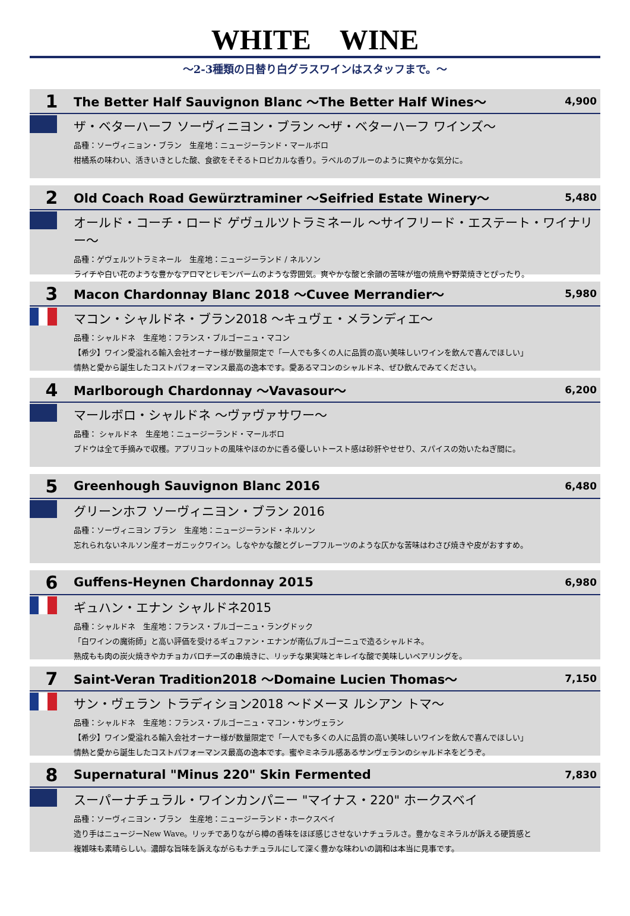WHITE　WINE
～2-3種類の日替り白グラスワインはスタッフまで。～
1 The Better Half Sauvignon Blanc ～The Better Half Wines～ 4,900
ザ・ベターハーフ ソーヴィニヨン・ブラン ～ザ・ベターハーフ ワインズ～
品種：ソーヴィニョン・ブラン　生産地：ニュージーランド・マールボロ
柑橘系の味わい、活きいきとした酸、食欲をそそるトロピカルな香り。ラベルのブルーのように爽やかな気分に。
2 Old Coach Road Gewürztraminer ～Seifried Estate Winery～ 5,480
オールド・コーチ・ロード ゲヴュルツトラミネール ～サイフリード・エステート・ワイナリー～
品種：ゲヴェルツトラミネール　生産地：ニュージーランド / ネルソン
ライチや白い花のような豊かなアロマとレモンバームのような雰囲気。爽やかな酸と余韻の苦味が塩の焼鳥や野菜焼きとぴったり。
3 Macon Chardonnay Blanc 2018 ～Cuvee Merrandier～ 5,980
マコン・シャルドネ・ブラン2018 ～キュヴェ・メランディエ～
品種：シャルドネ　生産地：フランス・ブルゴーニュ・マコン
【希少】ワイン愛溢れる輸入会社オーナー様が数量限定で「一人でも多くの人に品質の高い美味しいワインを飲んで喜んでほしい」
情熱と愛から誕生したコストパフォーマンス最高の逸本です。愛あるマコンのシャルドネ、ぜひ飲んでみてください。
4 Marlborough Chardonnay ～Vavasour～ 6,200
マールボロ・シャルドネ ～ヴァヴァサワー～
品種： シャルドネ　生産地：ニュージーランド・マールボロ
ブドウは全て手摘みで収穫。アプリコットの風味やほのかに香る優しいトースト感は砂肝やせせり、スパイスの効いたねぎ間に。
5 Greenhough Sauvignon Blanc 2016 6,480
グリーンホフ ソーヴィニヨン・ブラン 2016
品種：ソーヴィニヨン ブラン　生産地：ニュージーランド・ネルソン
忘れられないネルソン産オーガニックワイン。しなやかな酸とグレープフルーツのような仄かな苦味はわさび焼きや皮がおすすめ。
6 Guffens-Heynen Chardonnay 2015 6,980
ギュハン・エナン シャルドネ2015
品種：シャルドネ　生産地：フランス・ブルゴーニュ・ラングドック
「白ワインの魔術師」と高い評価を受けるギュファン・エナンが南仏ブルゴーニュで造るシャルドネ。
熟成もも肉の炭火焼きやカチョカバロチーズの串焼きに、リッチな果実味とキレイな酸で美味しいペアリングを。
7 Saint-Veran Tradition2018 ～Domaine Lucien Thomas～ 7,150
サン・ヴェラン トラディション2018 ～ドメーヌ ルシアン トマ～
品種：シャルドネ　生産地：フランス・ブルゴーニュ・マコン・サンヴェラン
【希少】ワイン愛溢れる輸入会社オーナー様が数量限定で「一人でも多くの人に品質の高い美味しいワインを飲んで喜んでほしい」
情熱と愛から誕生したコストパフォーマンス最高の逸本です。蜜やミネラル感あるサンヴェランのシャルドネをどうぞ。
8 Supernatural "Minus 220" Skin Fermented 7,830
スーパーナチュラル・ワインカンパニー "マイナス・220" ホークスベイ
品種：ソーヴィニヨン・ブラン　生産地：ニュージーランド・ホークスベイ
造り手はニュージーNew Wave。リッチでありながら樽の香味をほぼ感じさせないナチュラルさ。豊かなミネラルが訴える硬質感と
複雑味も素晴らしい。濃醇な旨味を訴えながらもナチュラルにして深く豊かな味わいの調和は本当に見事です。